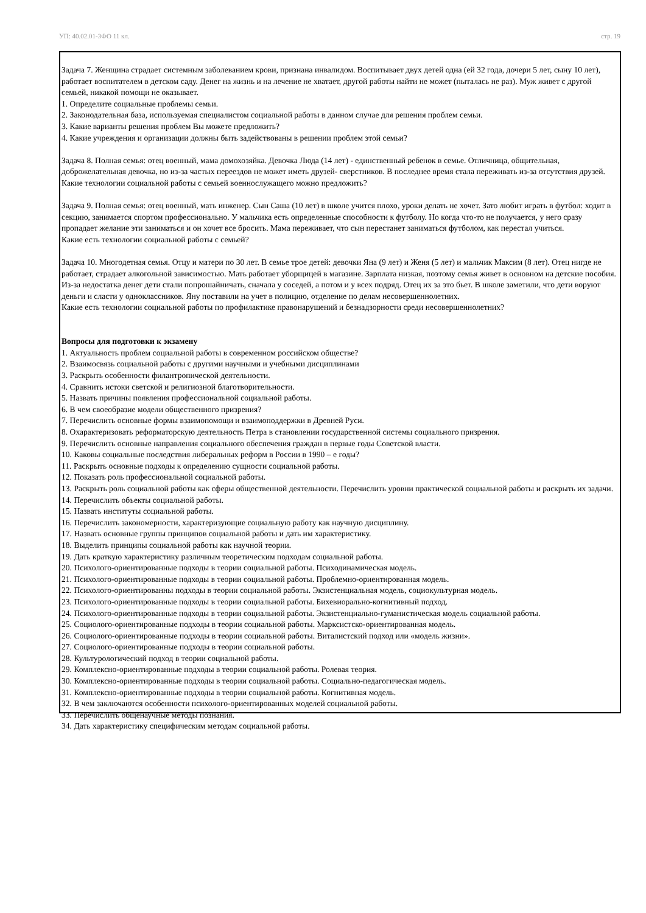УП: 40.02.01-3ФО 11 кл. стр. 19
Задача 7. Женщина страдает системным заболеванием крови, признана инвалидом. Воспитывает двух детей одна (ей 32 года, дочери 5 лет, сыну 10 лет), работает воспитателем в детском саду. Денег на жизнь и на лечение не хватает, другой работы найти не может (пыталась не раз). Муж живет с другой семьей, никакой помощи не оказывает.
1. Определите социальные проблемы семьи.
2. Законодательная база, используемая специалистом социальной работы в данном случае для решения проблем семьи.
3. Какие варианты решения проблем Вы можете предложить?
4. Какие учреждения и организации должны быть задействованы в решении проблем этой семьи?
Задача 8. Полная семья: отец военный, мама домохозяйка. Девочка Люда (14 лет) - единственный ребенок в семье. Отличница, общительная, доброжелательная девочка, но из-за частых переездов не может иметь друзей- сверстников. В последнее время стала переживать из-за отсутствия друзей.
Какие технологии социальной работы с семьей военнослужащего можно предложить?
Задача 9. Полная семья: отец военный, мать инженер. Сын Саша (10 лет) в школе учится плохо, уроки делать не хочет. Зато любит играть в футбол: ходит в секцию, занимается спортом профессионально. У мальчика есть определенные способности к футболу. Но когда что-то не получается, у него сразу пропадает желание эти заниматься и он хочет все бросить. Мама переживает, что сын перестанет заниматься футболом, как перестал учиться.
Какие есть технологии социальной работы с семьей?
Задача 10. Многодетная семья. Отцу и матери по 30 лет. В семье трое детей: девочки Яна (9 лет) и Женя (5 лет) и мальчик Максим (8 лет). Отец нигде не работает, страдает алкогольной зависимостью. Мать работает уборщицей в магазине. Зарплата низкая, поэтому семья живет в основном на детские пособия. Из-за недостатка денег дети стали попрошайничать, сначала у соседей, а потом и у всех подряд. Отец их за это бьет. В школе заметили, что дети воруют деньги и сласти у одноклассников. Яну поставили на учет в полицию, отделение по делам несовершеннолетних.
Какие есть технологии социальной работы по профилактике правонарушений и безнадзорности среди несовершеннолетних?
Вопросы для подготовки к экзамену
1. Актуальность проблем социальной работы в современном российском обществе?
2. Взаимосвязь социальной работы с другими научными и учебными дисциплинами
3. Раскрыть особенности филантропической деятельности.
4. Сравнить истоки светской и религиозной благотворительности.
5. Назвать причины появления профессиональной социальной работы.
6. В чем своеобразие модели общественного призрения?
7. Перечислить основные формы взаимопомощи и взаимоподдержки в Древней Руси.
8. Охарактеризовать реформаторскую деятельность Петра в становлении государственной системы социального призрения.
9. Перечислить основные направления социального обеспечения граждан в первые годы Советской власти.
10. Каковы социальные последствия либеральных реформ в России в 1990 – е годы?
11. Раскрыть основные подходы к определению сущности социальной работы.
12. Показать роль профессиональной социальной работы.
13. Раскрыть роль социальной работы как сферы общественной деятельности. Перечислить уровни практической социальной работы и раскрыть их задачи.
14. Перечислить объекты социальной работы.
15. Назвать институты социальной работы.
16. Перечислить закономерности, характеризующие социальную работу как научную дисциплину.
17. Назвать основные группы принципов социальной работы и дать им характеристику.
18. Выделить принципы социальной работы как научной теории.
19. Дать краткую характеристику различным теоретическим подходам социальной работы.
20. Психолого-ориентированные подходы в теории социальной работы. Психодинамическая модель.
21. Психолого-ориентированные подходы в теории социальной работы. Проблемно-ориентированная модель.
22. Психолого-ориентированны подходы в теории социальной работы. Экзистенциальная модель, социокультурная модель.
23. Психолого-ориентированные подходы в теории социальной работы. Бихевиорально-когнитивный подход.
24. Психолого-ориентированные подходы в теории социальной работы. Экзистенциально-гуманистическая модель социальной работы.
25. Социолого-ориентированные подходы в теории социальной работы. Марксистско-ориентированная модель.
26. Социолого-ориентированные подходы в теории социальной работы. Виталистский подход или «модель жизни».
27. Социолого-ориентированные подходы в теории социальной работы.
28. Культурологический подход в теории социальной работы.
29. Комплексно-ориентированные подходы в теории социальной работы. Ролевая теория.
30. Комплексно-ориентированные подходы в теории социальной работы. Социально-педагогическая модель.
31. Комплексно-ориентированные подходы в теории социальной работы. Когнитивная модель.
32. В чем заключаются особенности психолого-ориентированных моделей социальной работы.
33. Перечислить общенаучные методы познания.
34. Дать характеристику специфическим методам социальной работы.